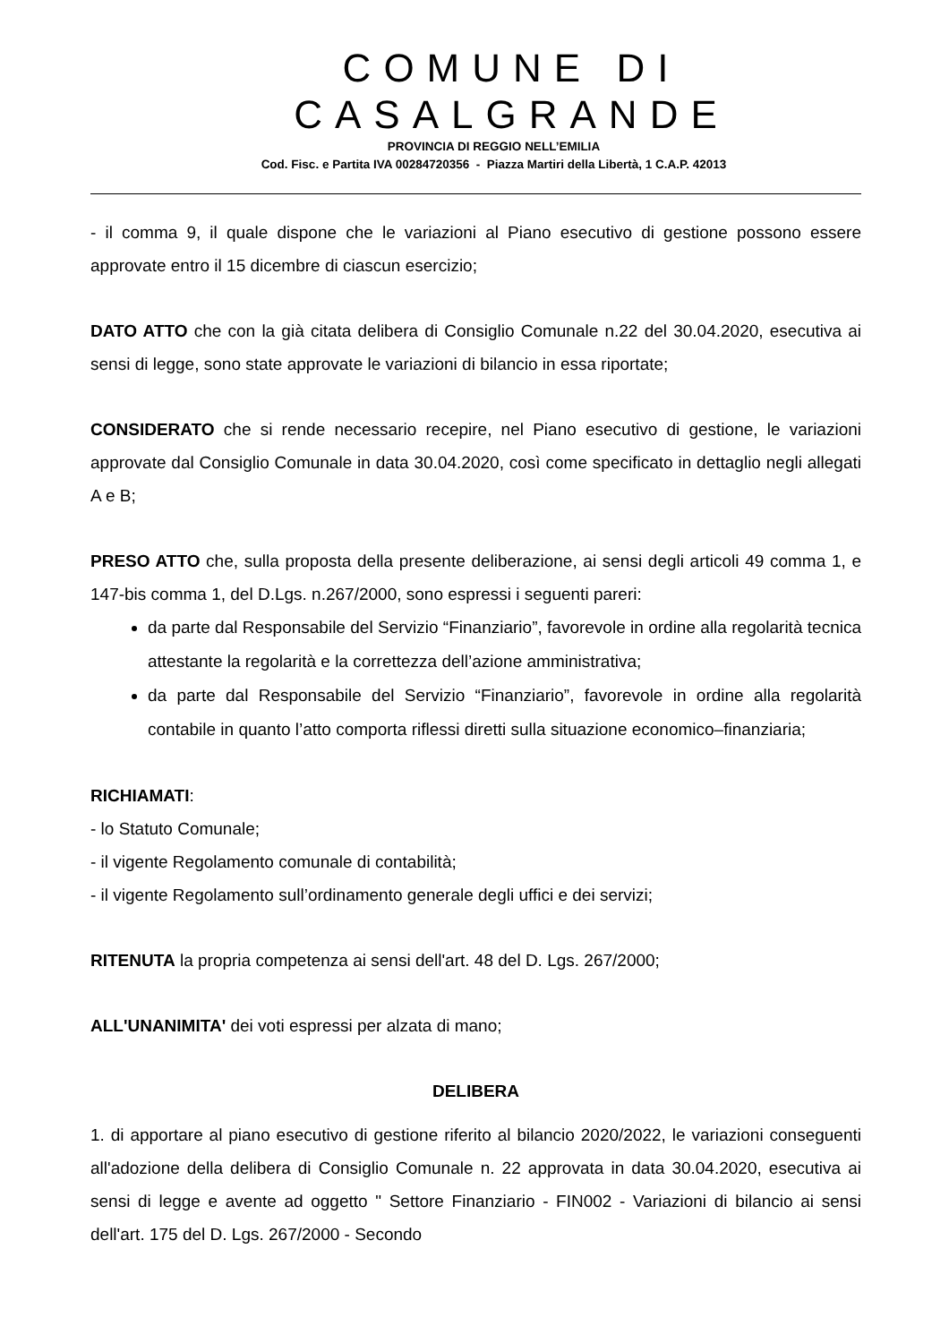COMUNE DI CASALGRANDE
PROVINCIA DI REGGIO NELL’EMILIA
Cod. Fisc. e Partita IVA 00284720356 - Piazza Martiri della Libertà, 1 C.A.P. 42013
- il comma 9, il quale dispone che le variazioni al Piano esecutivo di gestione possono essere approvate entro il 15 dicembre di ciascun esercizio;
DATO ATTO che con la già citata delibera di Consiglio Comunale n.22 del 30.04.2020, esecutiva ai sensi di legge, sono state approvate le variazioni di bilancio in essa riportate;
CONSIDERATO che si rende necessario recepire, nel Piano esecutivo di gestione, le variazioni approvate dal Consiglio Comunale in data 30.04.2020, così come specificato in dettaglio negli allegati A e B;
PRESO ATTO che, sulla proposta della presente deliberazione, ai sensi degli articoli 49 comma 1, e 147-bis comma 1, del D.Lgs. n.267/2000, sono espressi i seguenti pareri:
da parte dal Responsabile del Servizio “Finanziario”, favorevole in ordine alla regolarità tecnica attestante la regolarità e la correttezza dell’azione amministrativa;
da parte dal Responsabile del Servizio “Finanziario”, favorevole in ordine alla regolarità contabile in quanto l’atto comporta riflessi diretti sulla situazione economico–finanziaria;
RICHIAMATI:
- lo Statuto Comunale;
- il vigente Regolamento comunale di contabilità;
- il vigente Regolamento sull’ordinamento generale degli uffici e dei servizi;
RITENUTA la propria competenza ai sensi dell'art. 48 del D. Lgs. 267/2000;
ALL'UNANIMITA' dei voti espressi per alzata di mano;
DELIBERA
1. di apportare al piano esecutivo di gestione riferito al bilancio 2020/2022, le variazioni conseguenti all'adozione della delibera di Consiglio Comunale n. 22 approvata in data 30.04.2020, esecutiva ai sensi di legge e avente ad oggetto " Settore Finanziario - FIN002 - Variazioni di bilancio ai sensi dell'art. 175 del D. Lgs. 267/2000 - Secondo